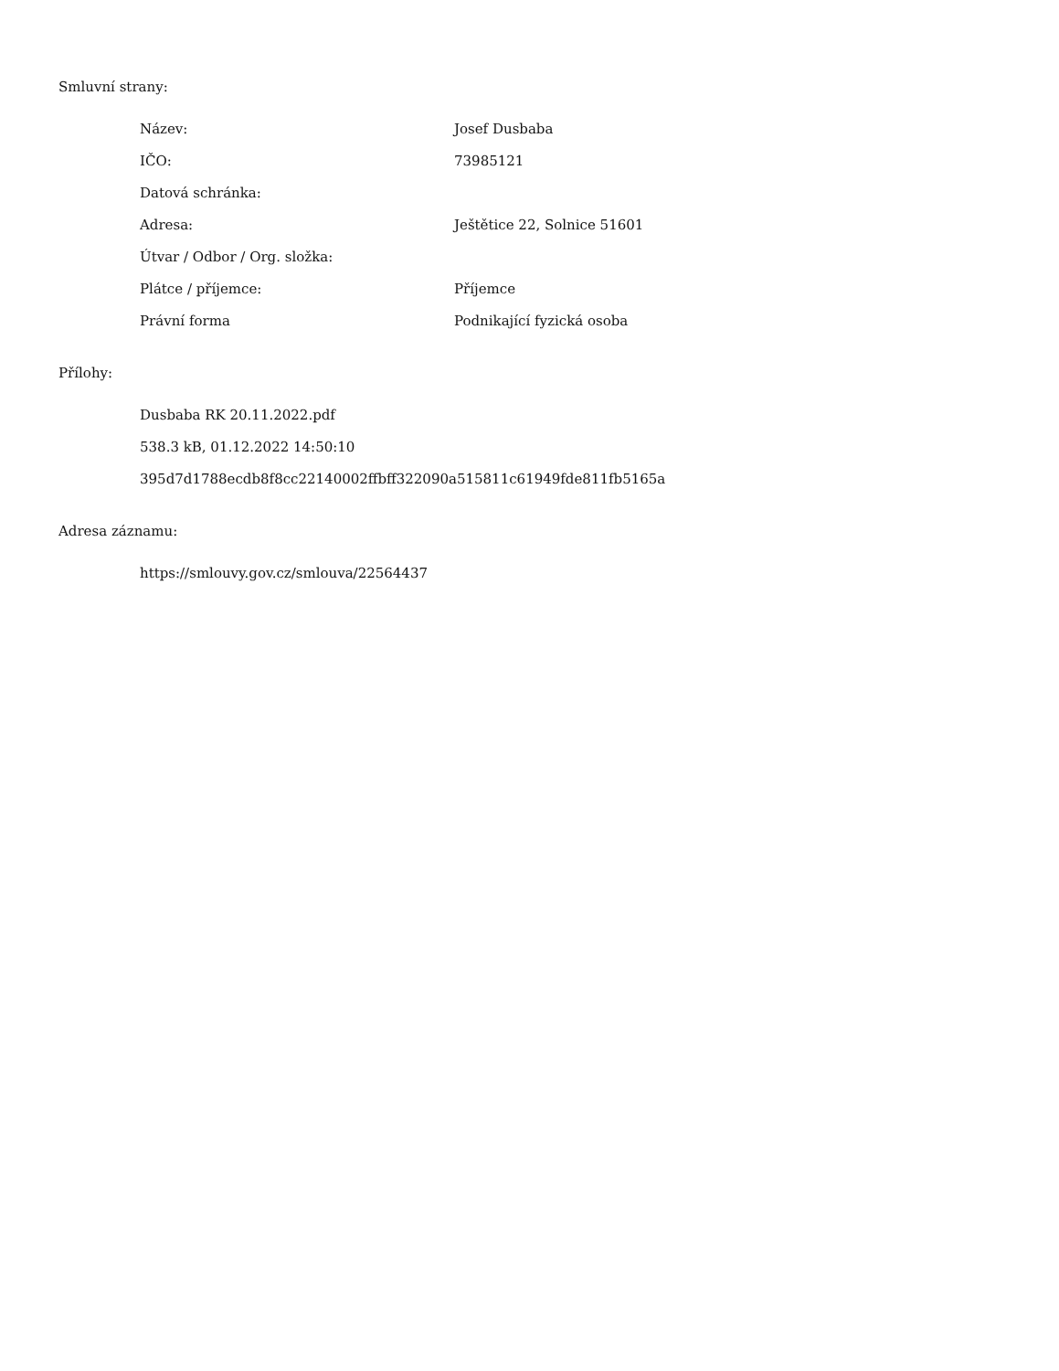Smluvní strany:
| Název: | Josef Dusbaba |
| IČO: | 73985121 |
| Datová schránka: | |
| Adresa: | Ještětice 22, Solnice 51601 |
| Útvar / Odbor / Org. složka: | |
| Plátce / příjemce: | Příjemce |
| Právní forma | Podnikající fyzická osoba |
Přílohy:
Dusbaba RK 20.11.2022.pdf
538.3 kB, 01.12.2022 14:50:10
395d7d1788ecdb8f8cc22140002ffbff322090a515811c61949fde811fb5165a
Adresa záznamu:
https://smlouvy.gov.cz/smlouva/22564437